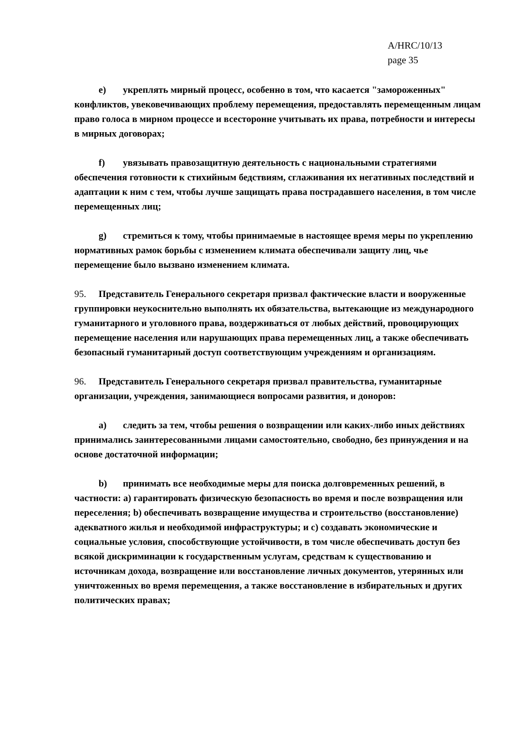A/HRC/10/13
page 35
e) укреплять мирный процесс, особенно в том, что касается "замороженных" конфликтов, увековечивающих проблему перемещения, предоставлять перемещенным лицам право голоса в мирном процессе и всесторонне учитывать их права, потребности и интересы в мирных договорах;
f) увязывать правозащитную деятельность с национальными стратегиями обеспечения готовности к стихийным бедствиям, сглаживания их негативных последствий и адаптации к ним с тем, чтобы лучше защищать права пострадавшего населения, в том числе перемещенных лиц;
g) стремиться к тому, чтобы принимаемые в настоящее время меры по укреплению нормативных рамок борьбы с изменением климата обеспечивали защиту лиц, чье перемещение было вызвано изменением климата.
95. Представитель Генерального секретаря призвал фактические власти и вооруженные группировки неукоснительно выполнять их обязательства, вытекающие из международного гуманитарного и уголовного права, воздерживаться от любых действий, провоцирующих перемещение населения или нарушающих права перемещенных лиц, а также обеспечивать безопасный гуманитарный доступ соответствующим учреждениям и организациям.
96. Представитель Генерального секретаря призвал правительства, гуманитарные организации, учреждения, занимающиеся вопросами развития, и доноров:
a) следить за тем, чтобы решения о возвращении или каких-либо иных действиях принимались заинтересованными лицами самостоятельно, свободно, без принуждения и на основе достаточной информации;
b) принимать все необходимые меры для поиска долговременных решений, в частности: a) гарантировать физическую безопасность во время и после возвращения или переселения; b) обеспечивать возвращение имущества и строительство (восстановление) адекватного жилья и необходимой инфраструктуры; и c) создавать экономические и социальные условия, способствующие устойчивости, в том числе обеспечивать доступ без всякой дискриминации к государственным услугам, средствам к существованию и источникам дохода, возвращение или восстановление личных документов, утерянных или уничтоженных во время перемещения, а также восстановление в избирательных и других политических правах;